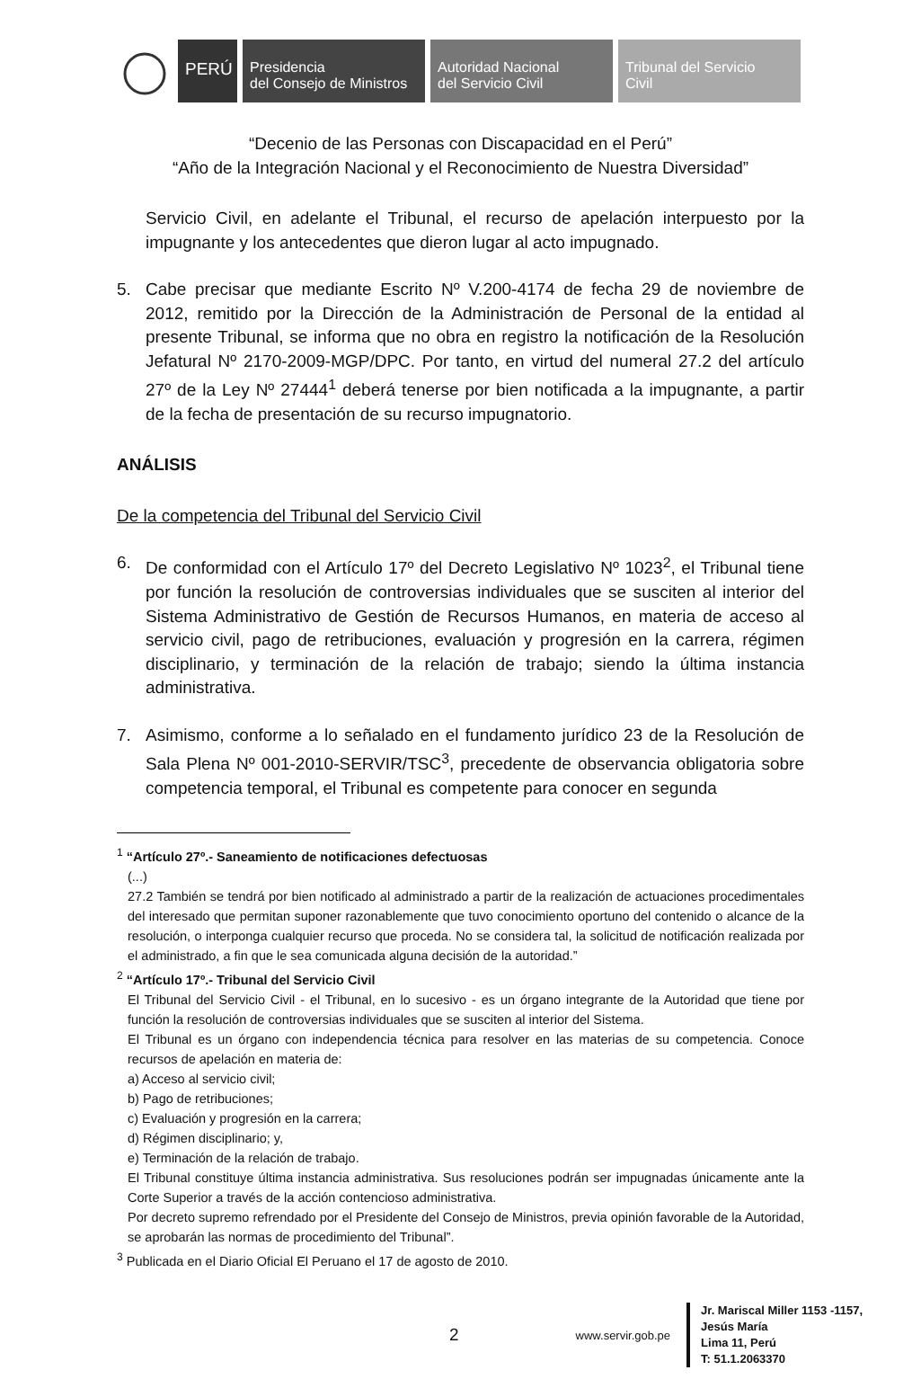PERÚ
Presidencia
del Consejo de Ministros
Autoridad Nacional
del Servicio Civil
Tribunal del Servicio
Civil
“Decenio de las Personas con Discapacidad en el Perú”
“Año de la Integración Nacional y el Reconocimiento de Nuestra Diversidad”
Servicio Civil, en adelante el Tribunal, el recurso de apelación interpuesto por la impugnante y los antecedentes que dieron lugar al acto impugnado.
5. Cabe precisar que mediante Escrito Nº V.200-4174 de fecha 29 de noviembre de 2012, remitido por la Dirección de la Administración de Personal de la entidad al presente Tribunal, se informa que no obra en registro la notificación de la Resolución Jefatural Nº 2170-2009-MGP/DPC. Por tanto, en virtud del numeral 27.2 del artículo 27º de la Ley Nº 27444<sup>1</sup> deberá tenerse por bien notificada a la impugnante, a partir de la fecha de presentación de su recurso impugnatorio.
ANÁLISIS
De la competencia del Tribunal del Servicio Civil
6. De conformidad con el Artículo 17º del Decreto Legislativo Nº 1023<sup>2</sup>, el Tribunal tiene por función la resolución de controversias individuales que se susciten al interior del Sistema Administrativo de Gestión de Recursos Humanos, en materia de acceso al servicio civil, pago de retribuciones, evaluación y progresión en la carrera, régimen disciplinario, y terminación de la relación de trabajo; siendo la última instancia administrativa.
7. Asimismo, conforme a lo señalado en el fundamento jurídico 23 de la Resolución de Sala Plena Nº 001-2010-SERVIR/TSC<sup>3</sup>, precedente de observancia obligatoria sobre competencia temporal, el Tribunal es competente para conocer en segunda
<sup>1</sup> “Artículo 27º.- Saneamiento de notificaciones defectuosas
(...)
27.2 También se tendrá por bien notificado al administrado a partir de la realización de actuaciones procedimentales del interesado que permitan suponer razonablemente que tuvo conocimiento oportuno del contenido o alcance de la resolución, o interponga cualquier recurso que proceda. No se considera tal, la solicitud de notificación realizada por el administrado, a fin que le sea comunicada alguna decisión de la autoridad.”
<sup>2</sup> “Artículo 17º.- Tribunal del Servicio Civil
El Tribunal del Servicio Civil - el Tribunal, en lo sucesivo - es un órgano integrante de la Autoridad que tiene por función la resolución de controversias individuales que se susciten al interior del Sistema.
El Tribunal es un órgano con independencia técnica para resolver en las materias de su competencia. Conoce recursos de apelación en materia de:
a) Acceso al servicio civil;
b) Pago de retribuciones;
c) Evaluación y progresión en la carrera;
d) Régimen disciplinario; y,
e) Terminación de la relación de trabajo.
El Tribunal constituye última instancia administrativa. Sus resoluciones podrán ser impugnadas únicamente ante la Corte Superior a través de la acción contencioso administrativa.
Por decreto supremo refrendado por el Presidente del Consejo de Ministros, previa opinión favorable de la Autoridad, se aprobarán las normas de procedimiento del Tribunal”.
<sup>3</sup> Publicada en el Diario Oficial El Peruano el 17 de agosto de 2010.
2 www.servir.gob.pe Jr. Mariscal Miller 1153 -1157,
Jesús María
Lima 11, Perú
T: 51.1.2063370